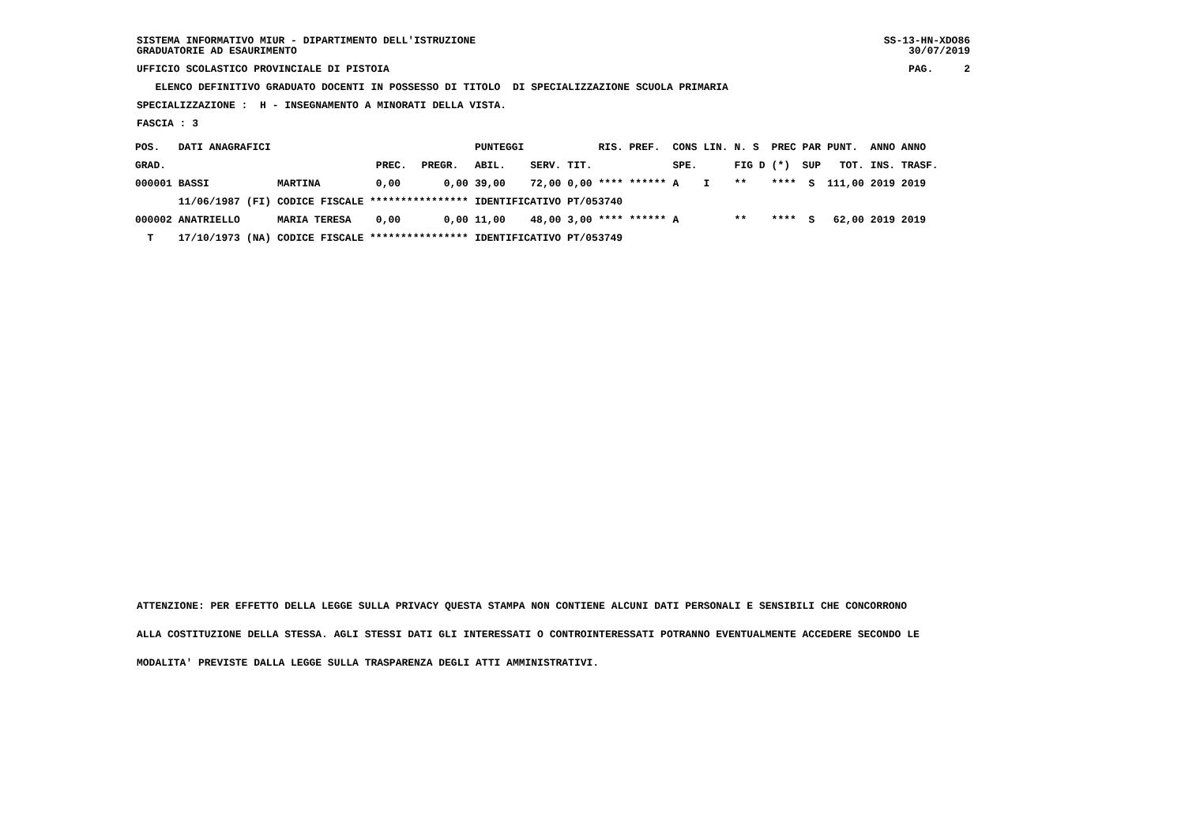SISTEMA INFORMATIVO MIUR - DIPARTIMENTO DELL'ISTRUZIONE SS-13-HN-XDO86
GRADUATORIE AD ESAURIMENTO 30/07/2019
UFFICIO SCOLASTICO PROVINCIALE DI PISTOIA PAG. 2
ELENCO DEFINITIVO GRADUATO DOCENTI IN POSSESSO DI TITOLO DI SPECIALIZZAZIONE SCUOLA PRIMARIA
SPECIALIZZAZIONE : H - INSEGNAMENTO A MINORATI DELLA VISTA.
FASCIA : 3
| POS. | DATI ANAGRAFICI | | | | | PUNTEGGI | | | RIS. PREF. | CONS LIN. | N. S | PREC PAR | PUNT. | ANNO ANNO |
| --- | --- | --- | --- | --- | --- | --- | --- | --- | --- | --- | --- | --- | --- | --- |
| GRAD. | | | | PREC. | PREGR. | ABIL. | SERV. | TIT. | | SPE. | FIG D | (*) SUP | TOT. | INS. TRASF. |
| 000001 | BASSI | | MARTINA | 0,00 | 0,00 | 39,00 | 72,00 | 0,00 | **** ****** | A I | ** | **** S | 111,00 | 2019 2019 |
| | 11/06/1987 | (FI) | CODICE FISCALE **************** | | | IDENTIFICATIVO PT/053740 | | | | | | | | |
| 000002 | ANATRIELLO | | MARIA TERESA | 0,00 | 0,00 | 11,00 | 48,00 | 3,00 | **** ****** | A | ** | **** S | 62,00 | 2019 2019 |
| T | 17/10/1973 | (NA) | CODICE FISCALE **************** | | | IDENTIFICATIVO PT/053749 | | | | | | | | |
ATTENZIONE: PER EFFETTO DELLA LEGGE SULLA PRIVACY QUESTA STAMPA NON CONTIENE ALCUNI DATI PERSONALI E SENSIBILI CHE CONCORRONO
ALLA COSTITUZIONE DELLA STESSA. AGLI STESSI DATI GLI INTERESSATI O CONTROINTERESSATI POTRANNO EVENTUALMENTE ACCEDERE SECONDO LE
MODALITA' PREVISTE DALLA LEGGE SULLA TRASPARENZA DEGLI ATTI AMMINISTRATIVI.